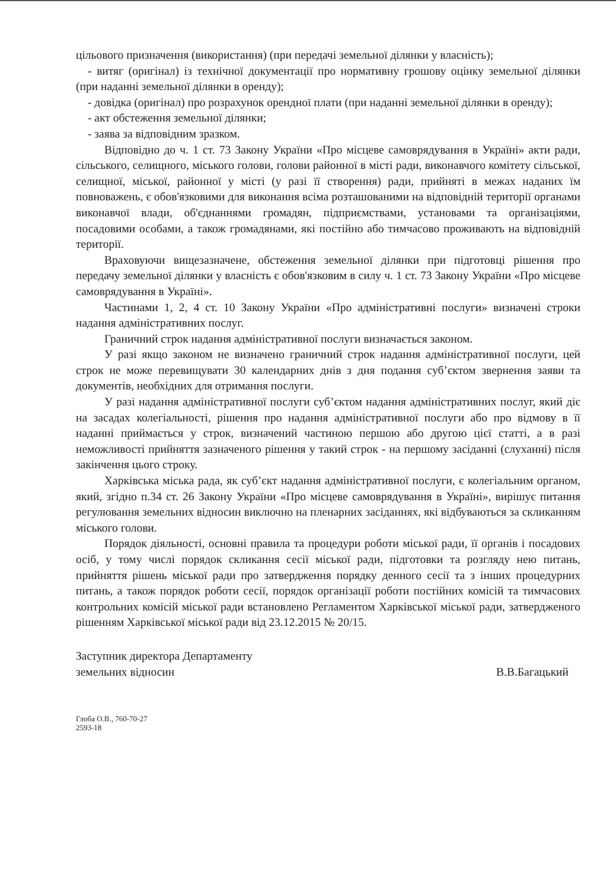цільового призначення (використання) (при передачі земельної ділянки у власність);
- витяг (оригінал) із технічної документації про нормативну грошову оцінку земельної ділянки (при наданні земельної ділянки в оренду);
- довідка (оригінал) про розрахунок орендної плати (при наданні земельної ділянки в оренду);
- акт обстеження земельної ділянки;
- заява за відповідним зразком.
Відповідно до ч. 1 ст. 73 Закону України «Про місцеве самоврядування в Україні» акти ради, сільського, селищного, міського голови, голови районної в місті ради, виконавчого комітету сільської, селищної, міської, районної у місті (у разі її створення) ради, прийняті в межах наданих їм повноважень, є обов'язковими для виконання всіма розташованими на відповідній території органами виконавчої влади, об'єднаннями громадян, підприємствами, установами та організаціями, посадовими особами, а також громадянами, які постійно або тимчасово проживають на відповідній території.
Враховуючи вищезазначене, обстеження земельної ділянки при підготовці рішення про передачу земельної ділянки у власність є обов'язковим в силу ч. 1 ст. 73 Закону України «Про місцеве самоврядування в Україні».
Частинами 1, 2, 4 ст. 10 Закону України «Про адміністративні послуги» визначені строки надання адміністративних послуг.
Граничний строк надання адміністративної послуги визначається законом.
У разі якщо законом не визначено граничний строк надання адміністративної послуги, цей строк не може перевищувати 30 календарних днів з дня подання суб’єктом звернення заяви та документів, необхідних для отримання послуги.
У разі надання адміністративної послуги суб’єктом надання адміністративних послуг, який діє на засадах колегіальності, рішення про надання адміністративної послуги або про відмову в її наданні приймається у строк, визначений частиною першою або другою цієї статті, а в разі неможливості прийняття зазначеного рішення у такий строк - на першому засіданні (слуханні) після закінчення цього строку.
Харківська міська рада, як суб’єкт надання адміністративної послуги, є колегіальним органом, який, згідно п.34 ст. 26 Закону України «Про місцеве самоврядування в Україні», вирішує питання регулювання земельних відносин виключно на пленарних засіданнях, які відбуваються за скликанням міського голови.
Порядок діяльності, основні правила та процедури роботи міської ради, її органів і посадових осіб, у тому числі порядок скликання сесії міської ради, підготовки та розгляду нею питань, прийняття рішень міської ради про затвердження порядку денного сесії та з інших процедурних питань, а також порядок роботи сесії, порядок організації роботи постійних комісій та тимчасових контрольних комісій міської ради встановлено Регламентом Харківської міської ради, затвердженого рішенням Харківської міської ради від 23.12.2015 № 20/15.
Заступник директора Департаменту
земельних відносин
В.В.Багацький
Глоба О.В., 760-70-27
2593-18